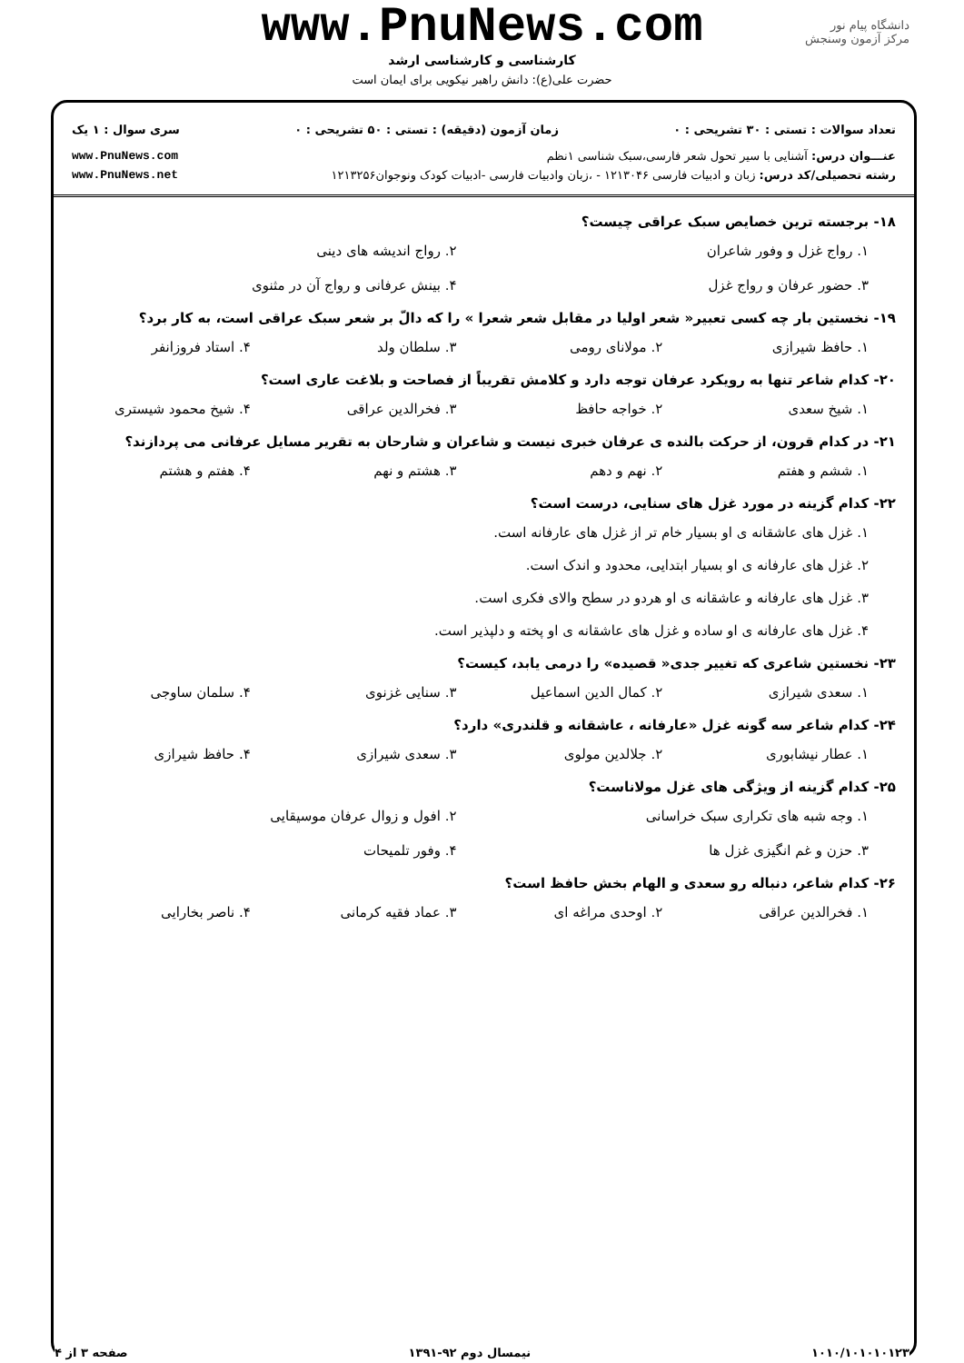دانشگاه پیام نور
مرکز آزمون وسنجش
www.PnuNews.com
کارشناسی و کارشناسی ارشد
حضرت علی(ع): دانش راهبر نیکویی برای ایمان است
تعداد سوالات : تستی : ۳۰ تشریحی : ۰ زمان آزمون (دقیقه) : تستی : ۵۰ تشریحی : ۰ سری سوال : ۱ یک
عنـــوان درس: آشنایی با سیر تحول شعر فارسی،سبک شناسی ۱نظم www.PnuNews.com
رشته تحصیلی/کد درس: زبان و ادبیات فارسی ۱۲۱۳۰۴۶ - ،زبان وادبیات فارسی -ادبیات کودک ونوجوان۱۲۱۳۲۵۶ www.PnuNews.net
۱۸- برجسته ترین خصایص سبک عراقی چیست؟
۱. رواج غزل و وفور شاعران
۲. رواج اندیشه های دینی
۳. حضور عرفان و رواج غزل
۴. بینش عرفانی و رواج آن در مثنوی
۱۹- نخستین بار چه کسی تعبیر« شعر اولیا در مقابل شعر شعرا » را که دالّ بر شعر سبک عراقی است، به کار برد؟
۱. حافظ شیرازی
۲. مولانای رومی
۳. سلطان ولد
۴. استاد فروزانفر
۲۰- کدام شاعر تنها به رویکرد عرفان توجه دارد و کلامش تقریباً از فصاحت و بلاغت عاری است؟
۱. شیخ سعدی
۲. خواجه حافظ
۳. فخرالدین عراقی
۴. شیخ محمود شیستری
۲۱- در کدام قرون، از حرکت بالنده ی عرفان خبری نیست و شاعران و شارحان به تقریر مسایل عرفانی می پردازند؟
۱. ششم و هفتم
۲. نهم و دهم
۳. هشتم و نهم
۴. هفتم و هشتم
۲۲- کدام گزینه در مورد غزل های سنایی، درست است؟
۱. غزل های عاشقانه ی او بسیار خام تر از غزل های عارفانه است.
۲. غزل های عارفانه ی او بسیار ابتدایی، محدود و اندک است.
۳. غزل های عارفانه و عاشقانه ی او هردو در سطح والای فکری است.
۴. غزل های عارفانه ی او ساده و غزل های عاشقانه ی او پخته و دلپذیر است.
۲۳- نخستین شاعری که تغییر جدی« قصیده» را درمی یابد، کیست؟
۱. سعدی شیرازی
۲. کمال الدین اسماعیل
۳. سنایی غزنوی
۴. سلمان ساوجی
۲۴- کدام شاعر سه گونه غزل «عارفانه ، عاشقانه و قلندری» دارد؟
۱. عطار نیشابوری
۲. جلالدین مولوی
۳. سعدی شیرازی
۴. حافظ شیرازی
۲۵- کدام گزینه از ویژگی های غزل مولاناست؟
۱. وجه شبه های تکراری سبک خراسانی
۲. افول و زوال عرفان موسیقایی
۳. حزن و غم انگیزی غزل ها
۴. وفور تلمیحات
۲۶- کدام شاعر، دنباله رو سعدی و الهام بخش حافظ است؟
۱. فخرالدین عراقی
۲. اوحدی مراغه ای
۳. عماد فقیه کرمانی
۴. ناصر بخارایی
۱۰۱۰/۱۰۱۰۱۰۱۲۳ نیمسال دوم ۹۲-۱۳۹۱ صفحه ۳ از ۴